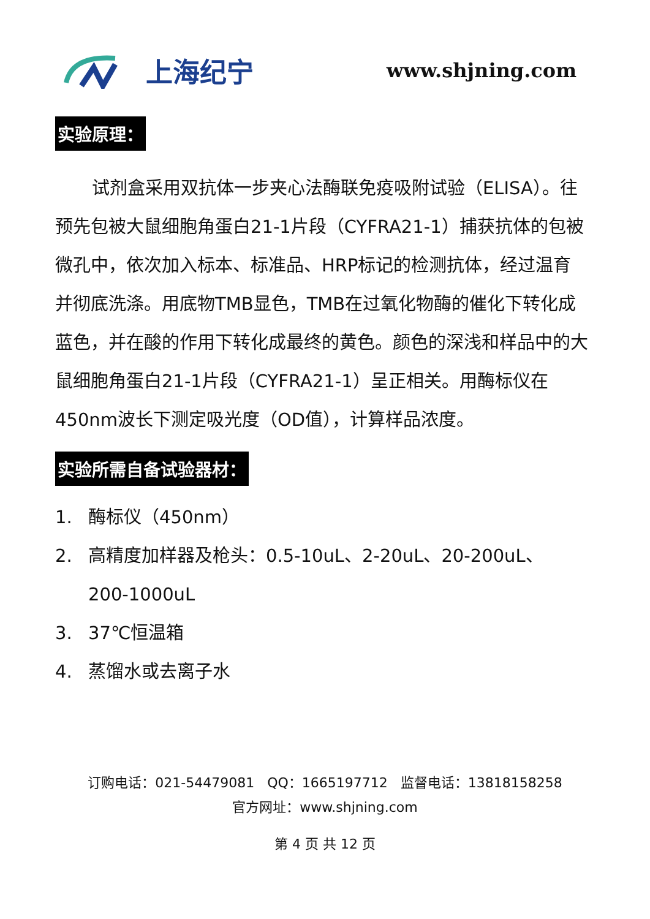上海纪宁
www.shjning.com
实验原理：
试剂盒采用双抗体一步夹心法酶联免疫吸附试验（ELISA）。往预先包被大鼠细胞角蛋白21-1片段（CYFRA21-1）捕获抗体的包被微孔中，依次加入标本、标准品、HRP标记的检测抗体，经过温育并彻底洗涤。用底物TMB显色，TMB在过氧化物酶的催化下转化成蓝色，并在酸的作用下转化成最终的黄色。颜色的深浅和样品中的大鼠细胞角蛋白21-1片段（CYFRA21-1）呈正相关。用酶标仪在450nm波长下测定吸光度（OD值），计算样品浓度。
实验所需自备试验器材：
1. 酶标仪（450nm）
2. 高精度加样器及枪头：0.5-10uL、2-20uL、20-200uL、
200-1000uL
3. 37℃恒温箱
4. 蒸馏水或去离子水
订购电话：021-54479081 QQ：1665197712 监督电话：13818158258
官方网址：www.shjning.com
第 4 页 共 12 页